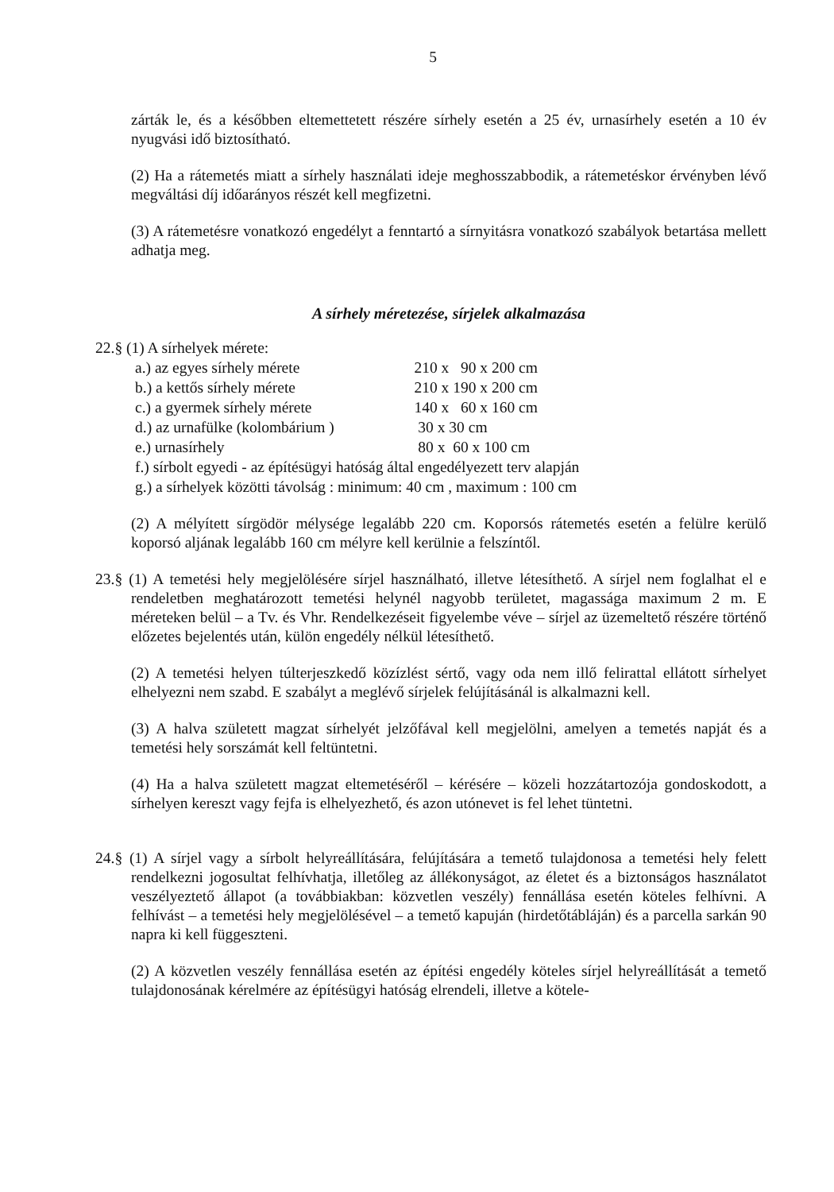5
zárták le, és a későbben eltemettetett részére sírhely esetén a 25 év, urnasírhely esetén a 10 év nyugvási idő biztosítható.
(2) Ha a rátemetés miatt a sírhely használati ideje meghosszabbodik, a rátemetéskor érvényben lévő megváltási díj időarányos részét kell megfizetni.
(3) A rátemetésre vonatkozó engedélyt a fenntartó a sírnyitásra vonatkozó szabályok betartása mellett adhatja meg.
A sírhely méretezése, sírjelek alkalmazása
22.§ (1) A sírhelyek mérete:
| a.) az egyes sírhely mérete | 210 x 90 x 200 cm |
| b.) a kettős sírhely mérete | 210 x 190 x 200 cm |
| c.) a gyermek sírhely mérete | 140 x 60 x 160 cm |
| d.) az urnafülke (kolombárium ) | 30 x 30 cm |
| e.) urnasírhely | 80 x 60 x 100 cm |
| f.) sírbolt egyedi - az építésügyi hatóság által engedélyezett terv alapján | |
| g.) a sírhelyek közötti távolság : minimum: 40 cm , maximum : 100 cm | |
(2) A mélyített sírgödör mélysége legalább 220 cm. Koporsós rátemetés esetén a felülre kerülő koporsó aljának legalább 160 cm mélyre kell kerülnie a felszíntől.
23.§ (1) A temetési hely megjelölésére sírjel használható, illetve létesíthető. A sírjel nem foglalhat el e rendeletben meghatározott temetési helynél nagyobb területet, magassága maximum 2 m. E méreteken belül – a Tv. és Vhr. Rendelkezéseit figyelembe véve – sírjel az üzemeltető részére történő előzetes bejelentés után, külön engedély nélkül létesíthető.
(2) A temetési helyen túlterjeszkedő közízlést sértő, vagy oda nem illő felirattal ellátott sírhelyet elhelyezni nem szabd. E szabályt a meglévő sírjelek felújításánál is alkalmazni kell.
(3) A halva született magzat sírhelyét jelzőfával kell megjelölni, amelyen a temetés napját és a temetési hely sorszámát kell feltüntetni.
(4) Ha a halva született magzat eltemetéséről – kérésére – közeli hozzátartozója gondoskodott, a sírhelyen kereszt vagy fejfa is elhelyezhető, és azon utónevet is fel lehet tüntetni.
24.§ (1) A sírjel vagy a sírbolt helyreállítására, felújítására a temető tulajdonosa a temetési hely felett rendelkezni jogosultat felhívhatja, illetőleg az állékonyságot, az életet és a biztonságos használatot veszélyeztető állapot (a továbbiakban: közvetlen veszély) fennállása esetén köteles felhívni. A felhívást – a temetési hely megjelölésével – a temető kapuján (hirdetőtábláján) és a parcella sarkán 90 napra ki kell függeszteni.
(2) A közvetlen veszély fennállása esetén az építési engedély köteles sírjel helyreállítását a temető tulajdonosának kérelmére az építésügyi hatóság elrendeli, illetve a kötele-